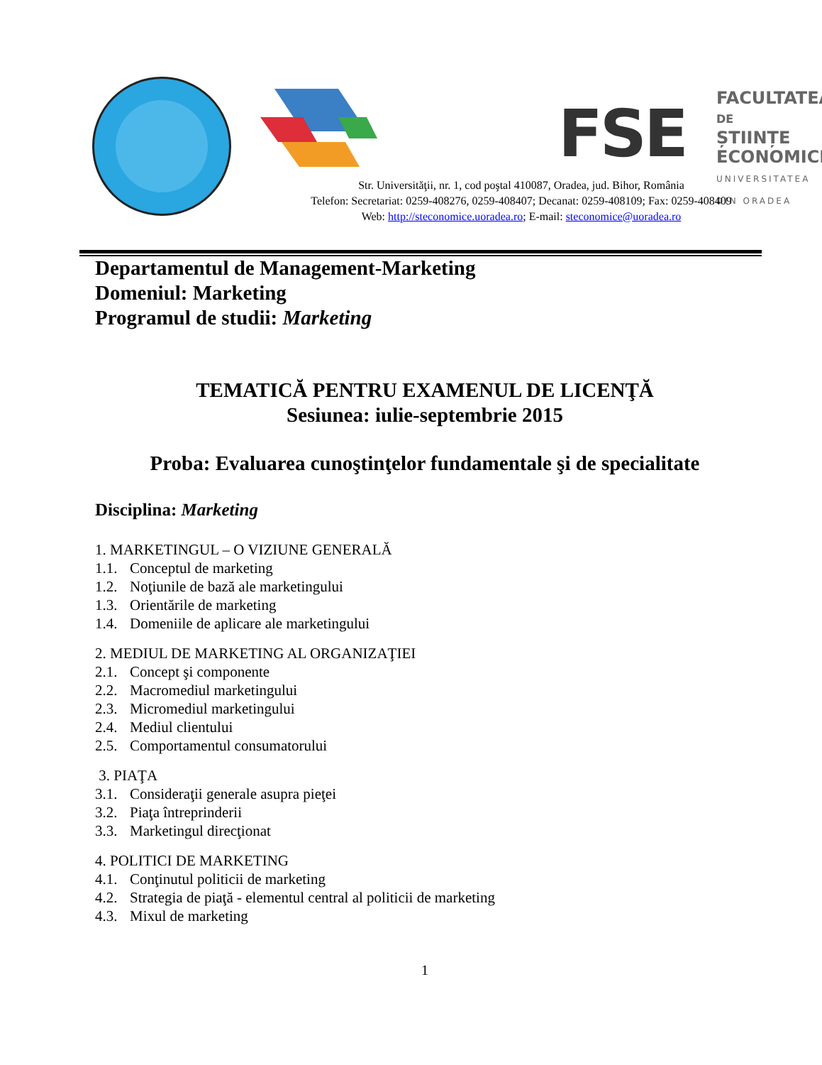FSE
FACULTATEA
DE
ȘTIINȚE ECONOMICE
UNIVERSITATEA DIN ORADEA
Str. Universităţii, nr. 1, cod poştal 410087, Oradea, jud. Bihor, România
Telefon: Secretariat: 0259-408276, 0259-408407; Decanat: 0259-408109; Fax: 0259-408409
Web: http://steconomice.uoradea.ro; E-mail: steconomice@uoradea.ro
Departamentul de Management-Marketing
Domeniul: Marketing
Programul de studii: Marketing
TEMATICĂ PENTRU EXAMENUL DE LICENŢĂ
Sesiunea: iulie-septembrie 2015
Proba: Evaluarea cunoştinţelor fundamentale şi de specialitate
Disciplina: Marketing
1. MARKETINGUL – O VIZIUNE GENERALĂ
1.1. Conceptul de marketing
1.2. Noţiunile de bază ale marketingului
1.3. Orientările de marketing
1.4. Domeniile de aplicare ale marketingului
2. MEDIUL DE MARKETING AL ORGANIZAŢIEI
2.1. Concept şi componente
2.2. Macromediul marketingului
2.3. Micromediul marketingului
2.4. Mediul clientului
2.5. Comportamentul consumatorului
3. PIAŢA
3.1. Consideraţii generale asupra pieţei
3.2. Piaţa întreprinderii
3.3. Marketingul direcţionat
4. POLITICI DE MARKETING
4.1. Conţinutul politicii de marketing
4.2. Strategia de piaţă - elementul central al politicii de marketing
4.3. Mixul de marketing
1